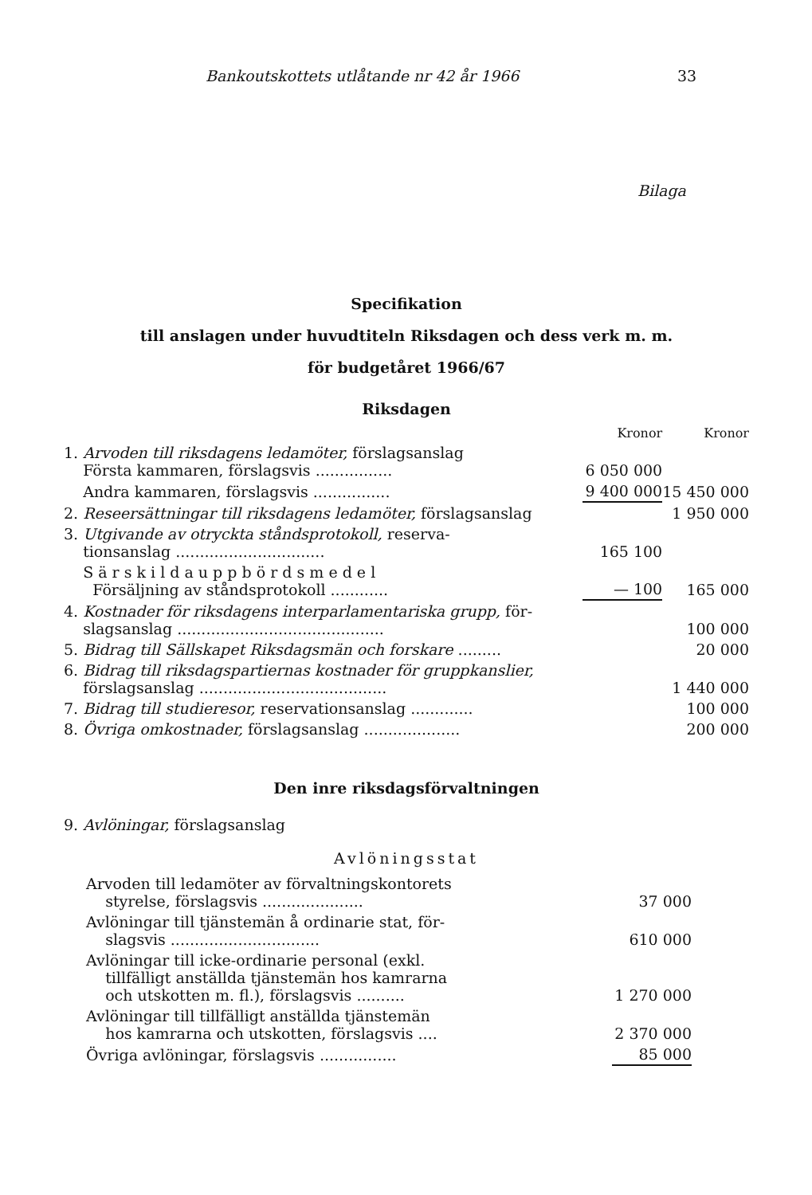Bankoutskottets utlåtande nr 42 år 1966 33
Bilaga
Specifikation
till anslagen under huvudtiteln Riksdagen och dess verk m. m.
för budgetåret 1966/67
Riksdagen
| | Kronor | Kronor |
| 1. Arvoden till riksdagens ledamöter, förslagsanslag Första kammaren, förslagsvis ................ | 6 050 000 | |
| Andra kammaren, förslagsvis ................ | 9 400 000 | 15 450 000 |
| 2. Reseersättningar till riksdagens ledamöter, förslagsanslag | | 1 950 000 |
| 3. Utgivande av otryckta ståndsprotokoll, reserva- tionsanslag ............................... | 165 100 | |
| S ä r s k i l d a u p p b ö r d s m e d e l Försäljning av ståndsprotokoll ............ | — 100 | 165 000 |
| 4. Kostnader för riksdagens interparlamentariska grupp, för- slagsanslag ........................................... | | 100 000 |
| 5. Bidrag till Sällskapet Riksdagsmän och forskare ......... | | 20 000 |
| 6. Bidrag till riksdagspartiernas kostnader för gruppkanslier, förslagsanslag ....................................... | | 1 440 000 |
| 7. Bidrag till studieresor, reservationsanslag ............. | | 100 000 |
| 8. Övriga omkostnader, förslagsanslag .................... | | 200 000 |
Den inre riksdagsförvaltningen
9. Avlöningar, förslagsanslag
Avlöningsstat
| Arvoden till ledamöter av förvaltningskontorets styrelse, förslagsvis ..................... | 37 000 | |
| Avlöningar till tjänstemän å ordinarie stat, för- slagsvis ............................... | 610 000 | |
| Avlöningar till icke-ordinarie personal (exkl. tillfälligt anställda tjänstemän hos kamrarna och utskotten m. fl.), förslagsvis .......... | 1 270 000 | |
| Avlöningar till tillfälligt anställda tjänstemän hos kamrarna och utskotten, förslagsvis .... | 2 370 000 | |
| Övriga avlöningar, förslagsvis ................ | 85 000 | |